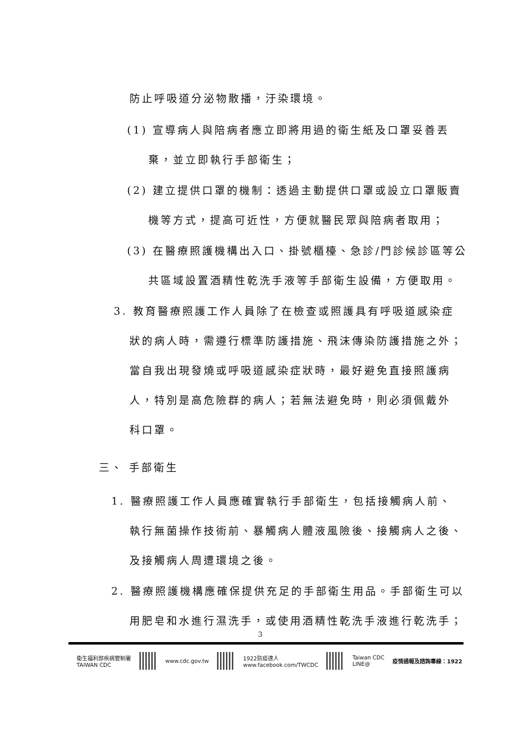防止呼吸道分泌物散播，汙染環境。
(1) 宣導病人與陪病者應立即將用過的衛生紙及口罩妥善丟
棄，並立即執行手部衛生；
(2) 建立提供口罩的機制：透過主動提供口罩或設立口罩販賣
機等方式，提高可近性，方便就醫民眾與陪病者取用；
(3) 在醫療照護機構出入口、掛號櫃檯、急診/門診候診區等公
共區域設置酒精性乾洗手液等手部衛生設備，方便取用。
3. 教育醫療照護工作人員除了在檢查或照護具有呼吸道感染症
狀的病人時，需遵行標準防護措施、飛沫傳染防護措施之外；
當自我出現發燒或呼吸道感染症狀時，最好避免直接照護病
人，特別是高危險群的病人；若無法避免時，則必須佩戴外
科口罩。
三、 手部衛生
1. 醫療照護工作人員應確實執行手部衛生，包括接觸病人前、
執行無菌操作技術前、暴觸病人體液風險後、接觸病人之後、
及接觸病人周遭環境之後。
2. 醫療照護機構應確保提供充足的手部衛生用品。手部衛生可以
用肥皂和水進行濕洗手，或使用酒精性乾洗手液進行乾洗手；
3
衛生福利部疾病管制署
TAIWAN CDC
www.cdc.gov.tw
1922防疫達人
www.facebook.com/TWCDC
Taiwan CDC
LINE@
疫情通報及諮詢專線：1922